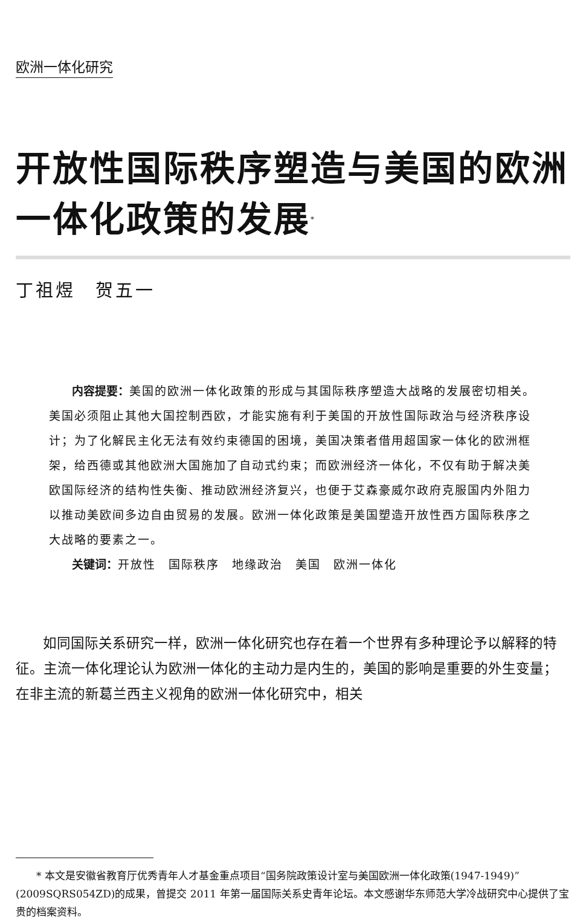欧洲一体化研究
开放性国际秩序塑造与美国的欧洲一体化政策的发展<sup>*</sup>
丁祖煜　贺五一
内容提要：美国的欧洲一体化政策的形成与其国际秩序塑造大战略的发展密切相关。美国必须阻止其他大国控制西欧，才能实施有利于美国的开放性国际政治与经济秩序设计；为了化解民主化无法有效约束德国的困境，美国决策者借用超国家一体化的欧洲框架，给西德或其他欧洲大国施加了自动式约束；而欧洲经济一体化，不仅有助于解决美欧国际经济的结构性失衡、推动欧洲经济复兴，也便于艾森豪威尔政府克服国内外阻力以推动美欧间多边自由贸易的发展。欧洲一体化政策是美国塑造开放性西方国际秩序之大战略的要素之一。
关键词：开放性　国际秩序　地缘政治　美国　欧洲一体化
如同国际关系研究一样，欧洲一体化研究也存在着一个世界有多种理论予以解释的特征。主流一体化理论认为欧洲一体化的主动力是内生的，美国的影响是重要的外生变量；在非主流的新葛兰西主义视角的欧洲一体化研究中，相关
* 本文是安徽省教育厅优秀青年人才基金重点项目“国务院政策设计室与美国欧洲一体化政策(1947-1949)”(2009SQRS054ZD)的成果，曾提交 2011 年第一届国际关系史青年论坛。本文感谢华东师范大学冷战研究中心提供了宝贵的档案资料。